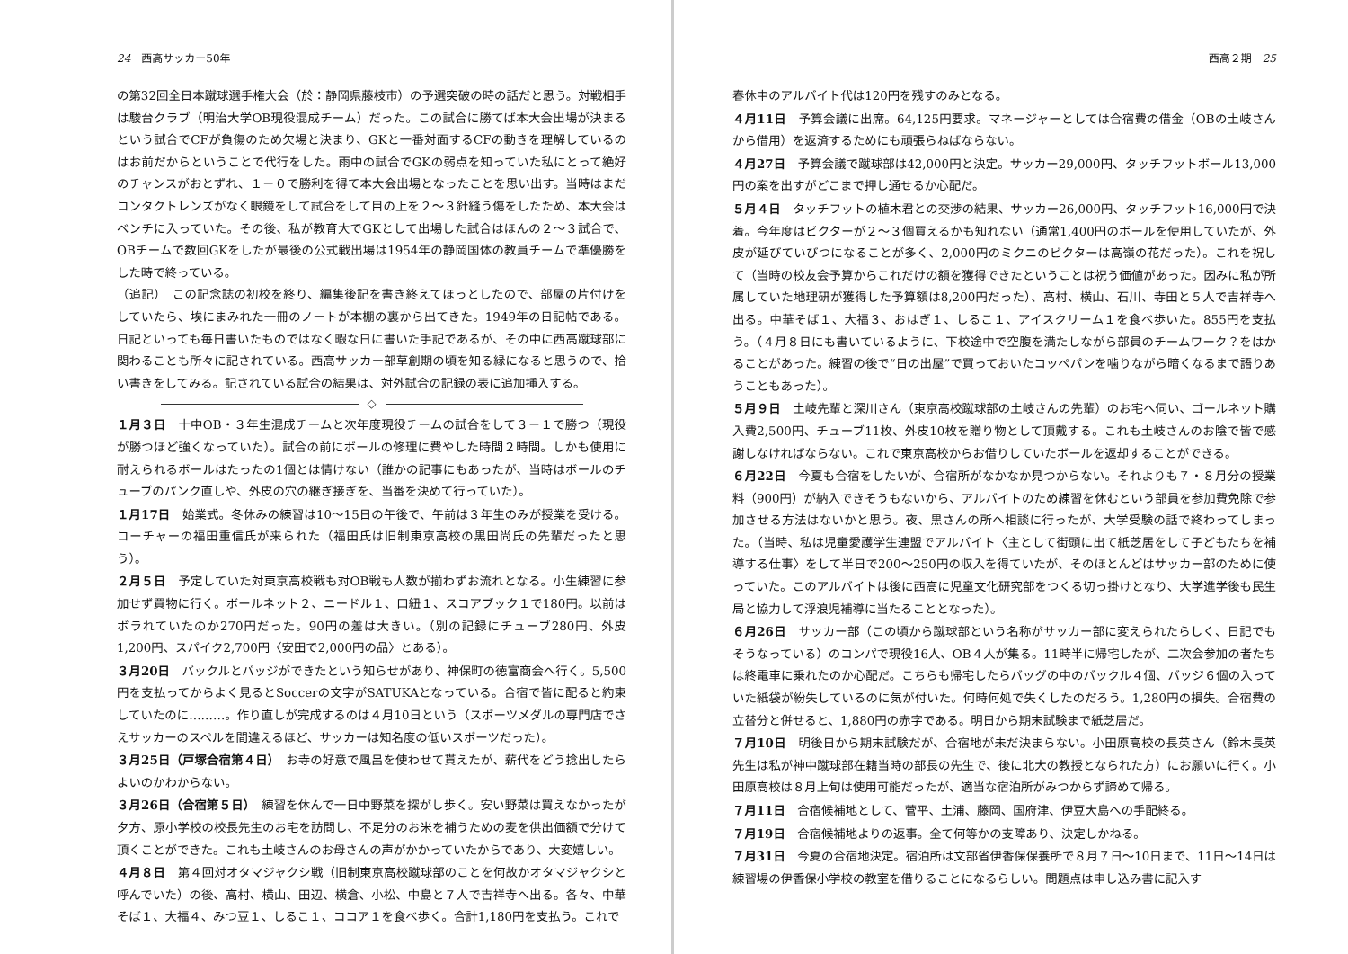24　西高サッカー50年
の第32回全日本蹴球選手権大会（於：静岡県藤枝市）の予選突破の時の話だと思う。対戦相手は駿台クラブ（明治大学OB現役混成チーム）だった。この試合に勝てば本大会出場が決まるという試合でCFが負傷のため欠場と決まり、GKと一番対面するCFの動きを理解しているのはお前だからということで代行をした。雨中の試合でGKの弱点を知っていた私にとって絶好のチャンスがおとずれ、１－０で勝利を得て本大会出場となったことを思い出す。当時はまだコンタクトレンズがなく眼鏡をして試合をして目の上を２～３針縫う傷をしたため、本大会はベンチに入っていた。その後、私が教育大でGKとして出場した試合はほんの２～３試合で、OBチームで数回GKをしたが最後の公式戦出場は1954年の静岡国体の教員チームで準優勝をした時で終っている。
（追記）　この記念誌の初校を終り、編集後記を書き終えてほっとしたので、部屋の片付けをしていたら、埃にまみれた一冊のノートが本棚の裏から出てきた。1949年の日記帖である。日記といっても毎日書いたものではなく暇な日に書いた手記であるが、その中に西高蹴球部に関わることも所々に記されている。西高サッカー部草創期の頃を知る縁になると思うので、拾い書きをしてみる。記されている試合の結果は、対外試合の記録の表に追加挿入する。
◇
１月３日　十中OB・３年生混成チームと次年度現役チームの試合をして３－１で勝つ（現役が勝つほど強くなっていた）。試合の前にボールの修理に費やした時間２時間。しかも使用に耐えられるボールはたったの1個とは情けない（誰かの記事にもあったが、当時はボールのチューブのパンク直しや、外皮の穴の継ぎ接ぎを、当番を決めて行っていた）。
１月17日　始業式。冬休みの練習は10～15日の午後で、午前は３年生のみが授業を受ける。コーチャーの福田重信氏が来られた（福田氏は旧制東京高校の黒田尚氏の先輩だったと思う）。
２月５日　予定していた対東京高校戦も対OB戦も人数が揃わずお流れとなる。小生練習に参加せず買物に行く。ボールネット２、ニードル１、口紐１、スコアブック１で180円。以前はボラれていたのか270円だった。90円の差は大きい。（別の記録にチューブ280円、外皮1,200円、スパイク2,700円〈安田で2,000円の品〉とある）。
３月20日　バックルとバッジができたという知らせがあり、神保町の徳富商会へ行く。5,500円を支払ってからよく見るとSoccerの文字がSATUKAとなっている。合宿で皆に配ると約束していたのに………。作り直しが完成するのは４月10日という（スポーツメダルの専門店でさえサッカーのスペルを間違えるほど、サッカーは知名度の低いスポーツだった）。
３月25日（戸塚合宿第４日）　お寺の好意で風呂を使わせて貰えたが、薪代をどう捻出したらよいのかわからない。
３月26日（合宿第５日）　練習を休んで一日中野菜を探がし歩く。安い野菜は買えなかったが夕方、原小学校の校長先生のお宅を訪問し、不足分のお米を補うための麦を供出価額で分けて頂くことができた。これも土岐さんのお母さんの声がかかっていたからであり、大変嬉しい。
４月８日　第４回対オタマジャクシ戦（旧制東京高校蹴球部のことを何故かオタマジャクシと呼んでいた）の後、高村、横山、田辺、横倉、小松、中島と７人で吉祥寺へ出る。各々、中華そば１、大福４、みつ豆１、しるこ１、ココア１を食べ歩く。合計1,180円を支払う。これで
西高２期　25
春休中のアルバイト代は120円を残すのみとなる。
４月11日　予算会議に出席。64,125円要求。マネージャーとしては合宿費の借金（OBの土岐さんから借用）を返済するためにも頑張らねばならない。
４月27日　予算会議で蹴球部は42,000円と決定。サッカー29,000円、タッチフットボール13,000円の案を出すがどこまで押し通せるか心配だ。
５月４日　タッチフットの植木君との交渉の結果、サッカー26,000円、タッチフット16,000円で決着。今年度はビクターが２～３個買えるかも知れない（通常1,400円のボールを使用していたが、外皮が延びていびつになることが多く、2,000円のミクニのビクターは高嶺の花だった）。これを祝して（当時の校友会予算からこれだけの額を獲得できたということは祝う価値があった。因みに私が所属していた地理研が獲得した予算額は8,200円だった）、高村、横山、石川、寺田と５人で吉祥寺へ出る。中華そば１、大福３、おはぎ１、しるこ１、アイスクリーム１を食べ歩いた。855円を支払う。（４月８日にも書いているように、下校途中で空腹を満たしながら部員のチームワーク？をはかることがあった。練習の後で“日の出屋”で買っておいたコッペパンを噛りながら暗くなるまで語りあうこともあった）。
５月９日　土岐先輩と深川さん（東京高校蹴球部の土岐さんの先輩）のお宅へ伺い、ゴールネット購入費2,500円、チューブ11枚、外皮10枚を贈り物として頂戴する。これも土岐さんのお陰で皆で感謝しなければならない。これで東京高校からお借りしていたボールを返却することができる。
６月22日　今夏も合宿をしたいが、合宿所がなかなか見つからない。それよりも７・８月分の授業料（900円）が納入できそうもないから、アルバイトのため練習を休むという部員を参加費免除で参加させる方法はないかと思う。夜、黒さんの所へ相談に行ったが、大学受験の話で終わってしまった。（当時、私は児童愛護学生連盟でアルバイト〈主として街頭に出て紙芝居をして子どもたちを補導する仕事〉をして半日で200～250円の収入を得ていたが、そのほとんどはサッカー部のために使っていた。このアルバイトは後に西高に児童文化研究部をつくる切っ掛けとなり、大学進学後も民生局と協力して浮浪児補導に当たることとなった）。
６月26日　サッカー部（この頃から蹴球部という名称がサッカー部に変えられたらしく、日記でもそうなっている）のコンパで現役16人、OB４人が集る。11時半に帰宅したが、二次会参加の者たちは終電車に乗れたのか心配だ。こちらも帰宅したらバッグの中のバックル４個、バッジ６個の入っていた紙袋が紛失しているのに気が付いた。何時何処で失くしたのだろう。1,280円の損失。合宿費の立替分と併せると、1,880円の赤字である。明日から期末試験まで紙芝居だ。
７月10日　明後日から期末試験だが、合宿地が未だ決まらない。小田原高校の長英さん（鈴木長英先生は私が神中蹴球部在籍当時の部長の先生で、後に北大の教授となられた方）にお願いに行く。小田原高校は８月上旬は使用可能だったが、適当な宿泊所がみつからず諦めて帰る。
７月11日　合宿候補地として、菅平、土浦、藤岡、国府津、伊豆大島への手配終る。
７月19日　合宿候補地よりの返事。全て何等かの支障あり、決定しかねる。
７月31日　今夏の合宿地決定。宿泊所は文部省伊香保保養所で８月７日～10日まで、11日～14日は練習場の伊香保小学校の教室を借りることになるらしい。問題点は申し込み書に記入す